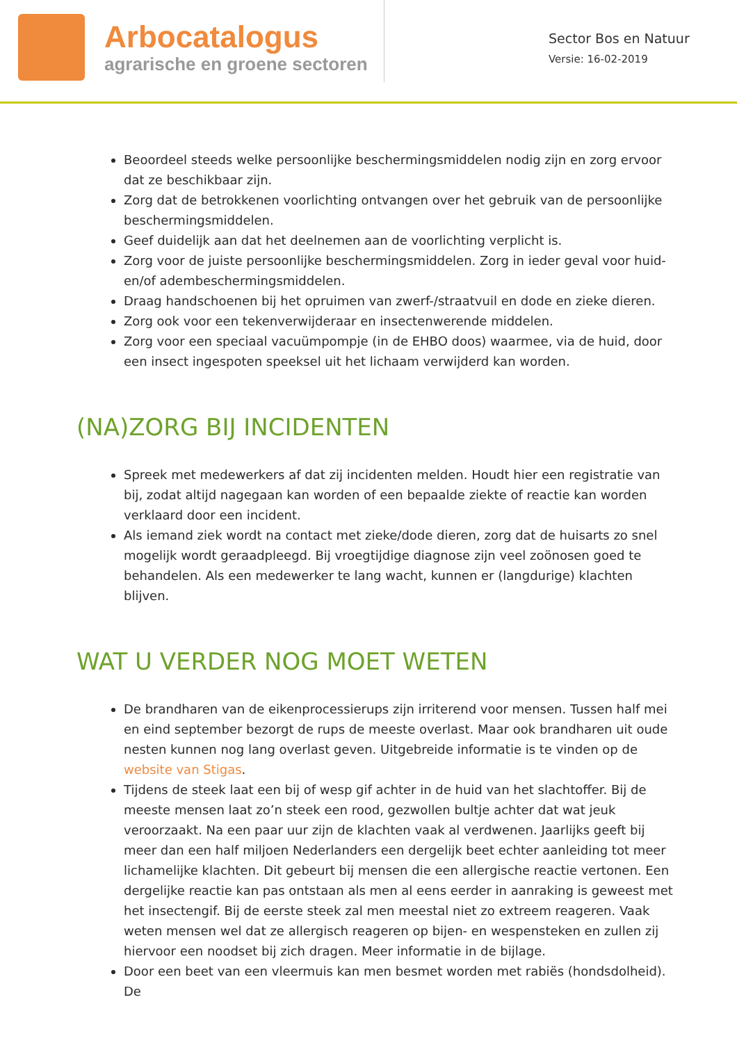Arbocatalogus
agrarische en groene sectoren
Sector Bos en Natuur
Versie: 16-02-2019
Beoordeel steeds welke persoonlijke beschermingsmiddelen nodig zijn en zorg ervoor dat ze beschikbaar zijn.
Zorg dat de betrokkenen voorlichting ontvangen over het gebruik van de persoonlijke beschermingsmiddelen.
Geef duidelijk aan dat het deelnemen aan de voorlichting verplicht is.
Zorg voor de juiste persoonlijke beschermingsmiddelen. Zorg in ieder geval voor huid- en/of adembeschermingsmiddelen.
Draag handschoenen bij het opruimen van zwerf-/straatvuil en dode en zieke dieren.
Zorg ook voor een tekenverwijderaar en insectenwerende middelen.
Zorg voor een speciaal vacuümpompje (in de EHBO doos) waarmee, via de huid, door een insect ingespoten speeksel uit het lichaam verwijderd kan worden.
(NA)ZORG BIJ INCIDENTEN
Spreek met medewerkers af dat zij incidenten melden. Houdt hier een registratie van bij, zodat altijd nagegaan kan worden of een bepaalde ziekte of reactie kan worden verklaard door een incident.
Als iemand ziek wordt na contact met zieke/dode dieren, zorg dat de huisarts zo snel mogelijk wordt geraadpleegd. Bij vroegtijdige diagnose zijn veel zoönosen goed te behandelen. Als een medewerker te lang wacht, kunnen er (langdurige) klachten blijven.
WAT U VERDER NOG MOET WETEN
De brandharen van de eikenprocessierups zijn irriterend voor mensen. Tussen half mei en eind september bezorgt de rups de meeste overlast. Maar ook brandharen uit oude nesten kunnen nog lang overlast geven. Uitgebreide informatie is te vinden op de website van Stigas.
Tijdens de steek laat een bij of wesp gif achter in de huid van het slachtoffer. Bij de meeste mensen laat zo’n steek een rood, gezwollen bultje achter dat wat jeuk veroorzaakt. Na een paar uur zijn de klachten vaak al verdwenen. Jaarlijks geeft bij meer dan een half miljoen Nederlanders een dergelijk beet echter aanleiding tot meer lichamelijke klachten. Dit gebeurt bij mensen die een allergische reactie vertonen. Een dergelijke reactie kan pas ontstaan als men al eens eerder in aanraking is geweest met het insectengif. Bij de eerste steek zal men meestal niet zo extreem reageren. Vaak weten mensen wel dat ze allergisch reageren op bijen- en wespensteken en zullen zij hiervoor een noodset bij zich dragen. Meer informatie in de bijlage.
Door een beet van een vleermuis kan men besmet worden met rabiës (hondsdolheid). De